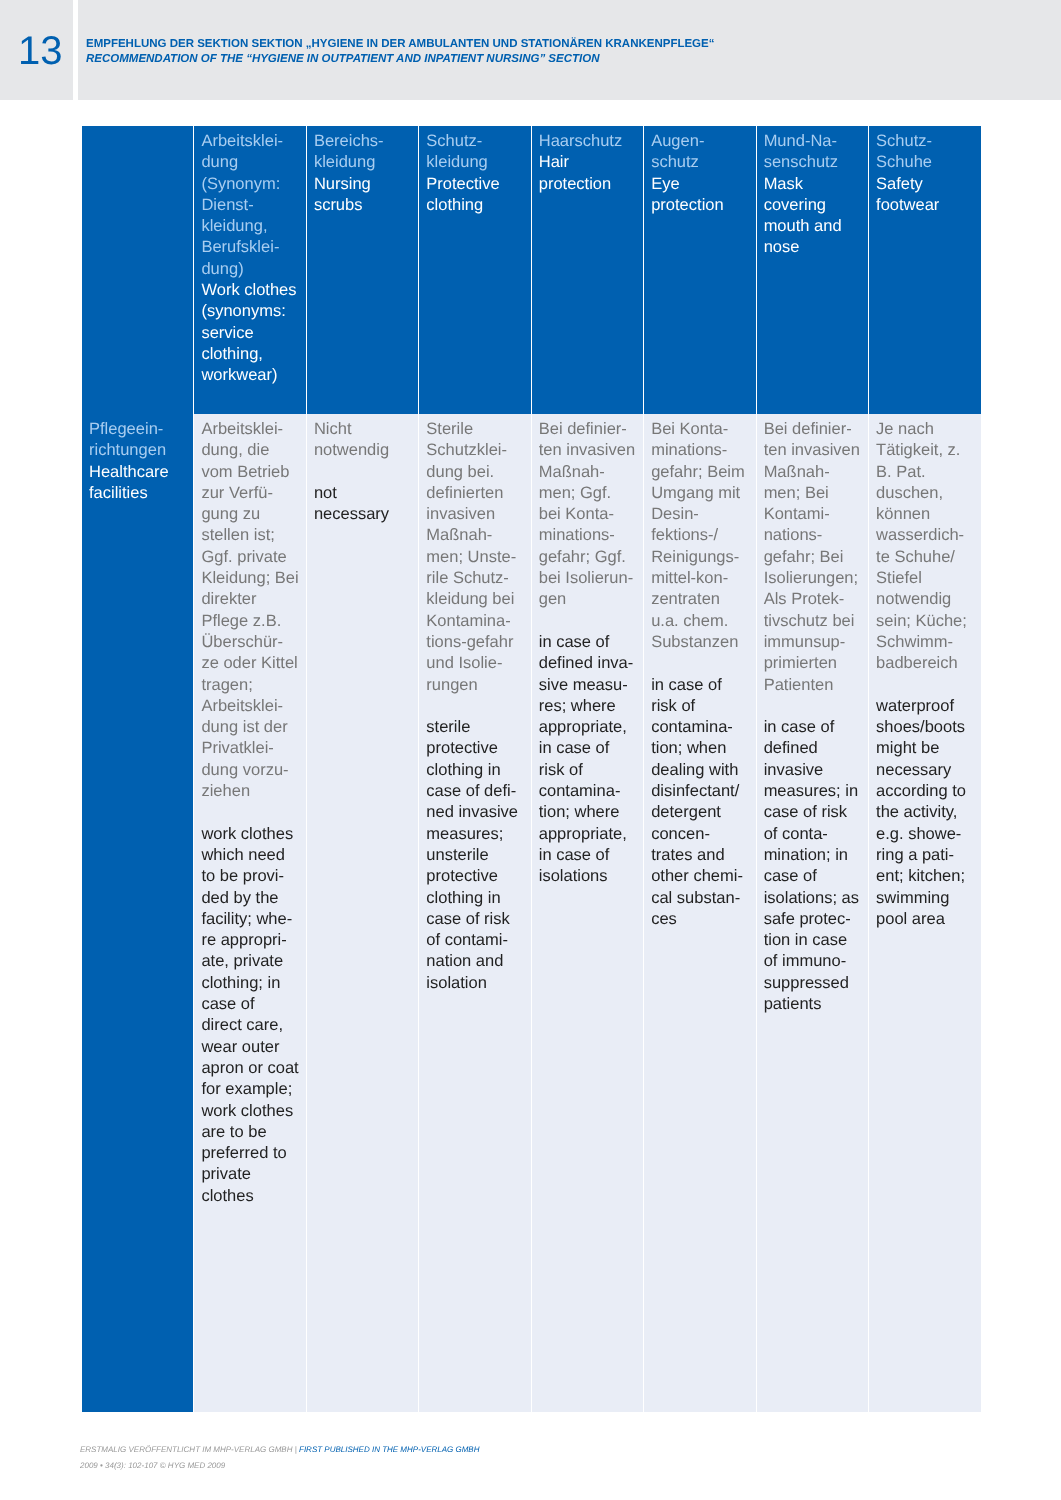13
EMPFEHLUNG DER SEKTION SEKTION „HYGIENE IN DER AMBULANTEN UND STATIONÄREN KRANKENPFLEGE“
RECOMMENDATION OF THE “HYGIENE IN OUTPATIENT AND INPATIENT NURSING” SECTION
| | Arbeitsklei-dung (Synonym: Dienst-kleidung, Berufsklei-dung) Work clothes (synonyms: service clothing, workwear) | Bereichs-kleidung Nursing scrubs | Schutz-kleidung Protective clothing | Haarschutz Hair protection | Augen-schutz Eye protection | Mund-Na-senschutz Mask covering mouth and nose | Schutz-Schuhe Safety footwear |
| --- | --- | --- | --- | --- | --- | --- | --- |
| Pflegeein-richtungen Healthcare facilities | Arbeitsklei-dung, die vom Betrieb zur Verfü-gung zu stellen ist; Ggf. private Kleidung; Bei direkter Pflege z.B. Überschür-ze oder Kittel tragen; Arbeitsklei-dung ist der Privatklei-dung vorzu-ziehen work clothes which need to be provi-ded by the facility; whe-re appropri-ate, private clothing; in case of direct care, wear outer apron or coat for example; work clothes are to be preferred to private clothes | Nicht notwendig not necessary | Sterile Schutzklei-dung bei. definierten invasiven Maßnah-men; Unste-rile Schutz-kleidung bei Kontamina-tions-gefahr und Isolie-rungen sterile protective clothing in case of defi-ned invasive measures; unsterile protective clothing in case of risk of contami-nation and isolation | Bei definier-ten invasiven Maßnah-men; Ggf. bei Konta-minations-gefahr; Ggf. bei Isolierun-gen in case of defined inva-sive measu-res; where appropriate, in case of risk of contamina-tion; where appropriate, in case of isolations | Bei Konta-minations-gefahr; Beim Umgang mit Desin-fektions-/ Reinigungs-mittel-kon-zentraten u.a. chem. Substanzen in case of risk of contamina-tion; when dealing with disinfectant/ detergent concen-trates and other chemi-cal substan-ces | Bei definier-ten invasiven Maßnah-men; Bei Kontami-nations-gefahr; Bei Isolierungen; Als Protek-tivschutz bei immunsup-primierten Patienten in case of defined invasive measures; in case of risk of conta-mination; in case of isolations; as safe protec-tion in case of immuno-suppressed patients | Je nach Tätigkeit, z. B. Pat. duschen, können wasserdich-te Schuhe/ Stiefel notwendig sein; Küche; Schwimm-badbereich waterproof shoes/boots might be necessary according to the activity, e.g. showe-ring a pati-ent; kitchen; swimming pool area |
ERSTMALIG VERÖFFENTLICHT IM MHP-VERLAG GMBH | FIRST PUBLISHED IN THE MHP-VERLAG GMBH
2009 • 34(3): 102-107 © HYG MED 2009